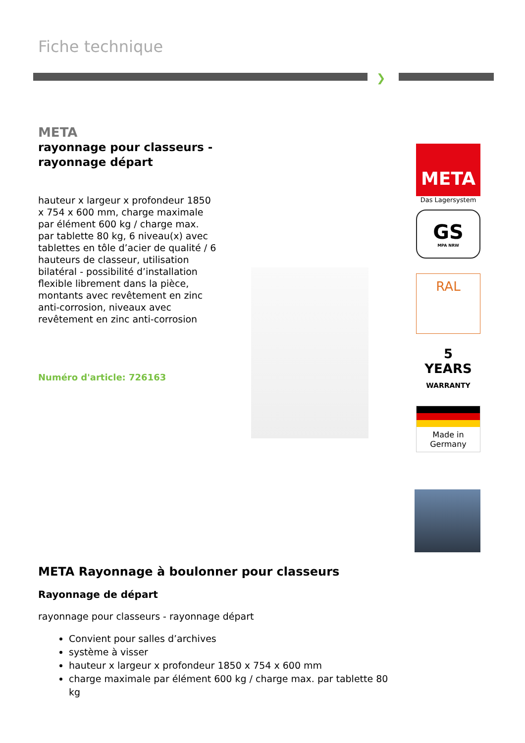Fiche technique
❯
META
rayonnage pour classeurs - rayonnage départ
hauteur x largeur x profondeur 1850 x 754 x 600 mm, charge maximale par élément 600 kg / charge max. par tablette 80 kg, 6 niveau(x) avec tablettes en tôle d’acier de qualité / 6 hauteurs de classeur, utilisation bilatéral - possibilité d’installation flexible librement dans la pièce, montants avec revêtement en zinc anti-corrosion, niveaux avec revêtement en zinc anti-corrosion
Numéro d'article: 726163
META
Das Lagersystem
GS
MPA NRW
RAL
5
YEARS
WARRANTY
Made in Germany
META Rayonnage à boulonner pour classeurs
Rayonnage de départ
rayonnage pour classeurs - rayonnage départ
Convient pour salles d’archives
système à visser
hauteur x largeur x profondeur 1850 x 754 x 600 mm
charge maximale par élément 600 kg / charge max. par tablette 80 kg